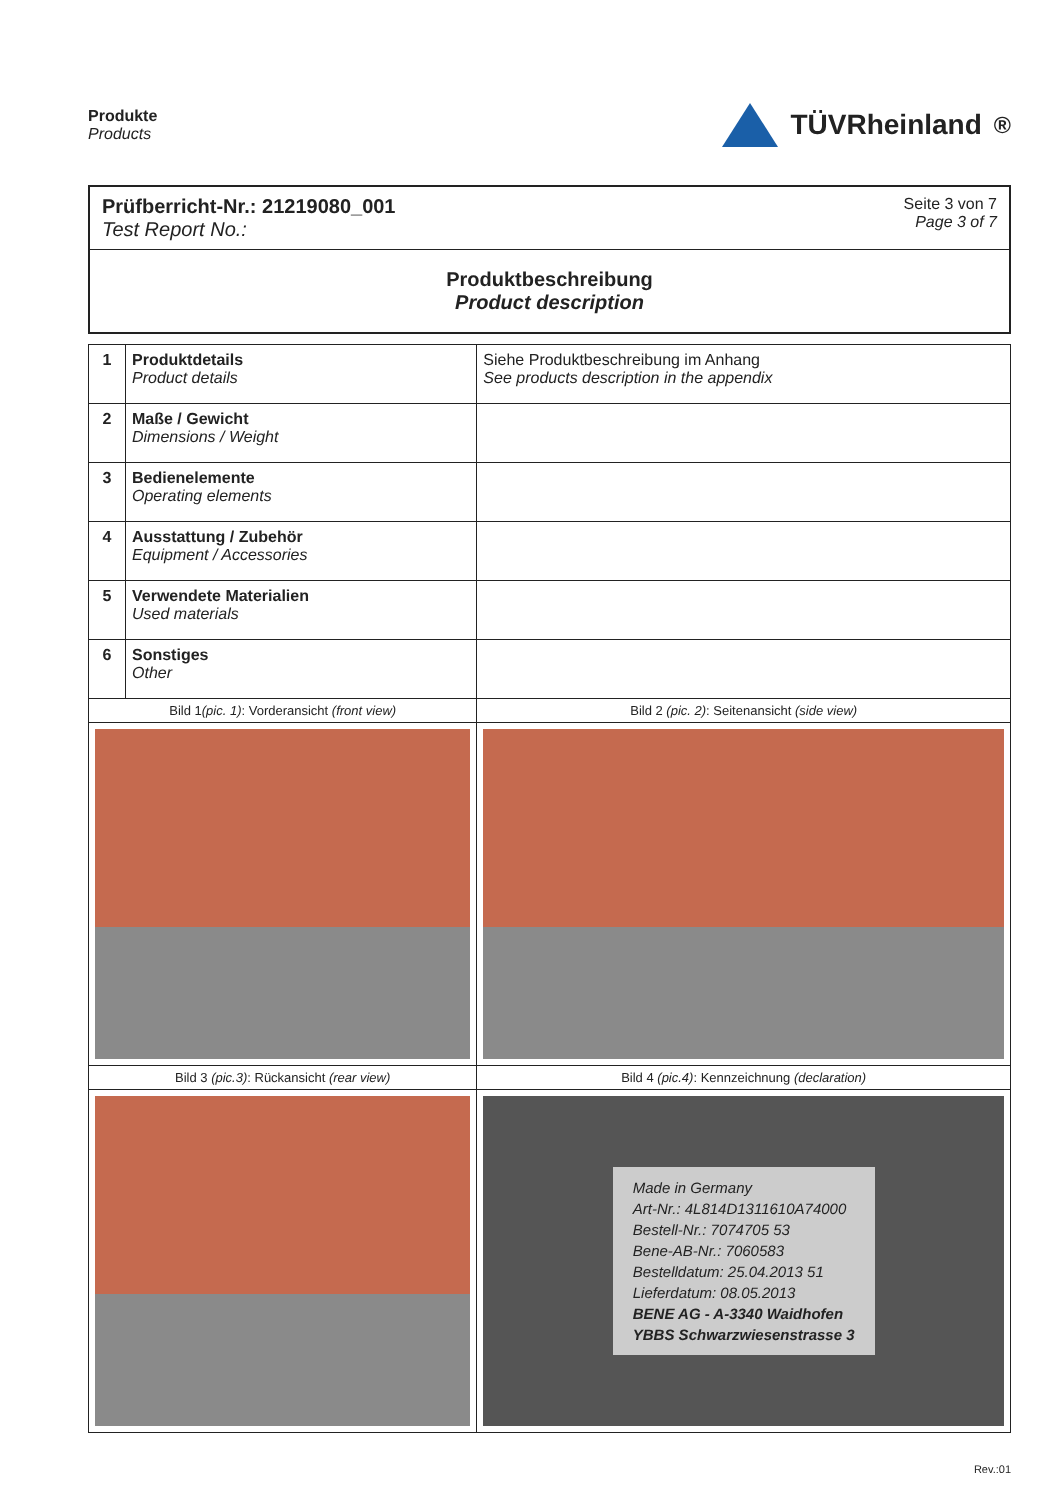Produkte
Products
TÜVRheinland<sup>®</sup>
Prüfberricht-Nr.: 21219080_001
Test Report No.:
Seite 3 von 7
Page 3 of 7
Produktbeschreibung
Product description
| 1 | Produktdetails Product details | Siehe Produktbeschreibung im Anhang See products description in the appendix |
| 2 | Maße / Gewicht Dimensions / Weight | |
| 3 | Bedienelemente Operating elements | |
| 4 | Ausstattung / Zubehör Equipment / Accessories | |
| 5 | Verwendete Materialien Used materials | |
| 6 | Sonstiges Other | |
| Bild 1 (pic. 1) : Vorderansicht (front view) | | Bild 2 (pic. 2) : Seitenansicht (side view) |
| Bild 3 (pic.3) : Rückansicht (rear view) | | Bild 4 (pic.4) : Kennzeichnung (declaration) |
| | | Made in Germany Art-Nr.: 4L814D1311610A74000 Bestell-Nr.: 7074705 53 Bene-AB-Nr.: 7060583 Bestelldatum: 25.04.2013 51 Lieferdatum: 08.05.2013 BENE AG - A-3340 Waidhofen YBBS Schwarzwiesenstrasse 3 |
Rev.:01